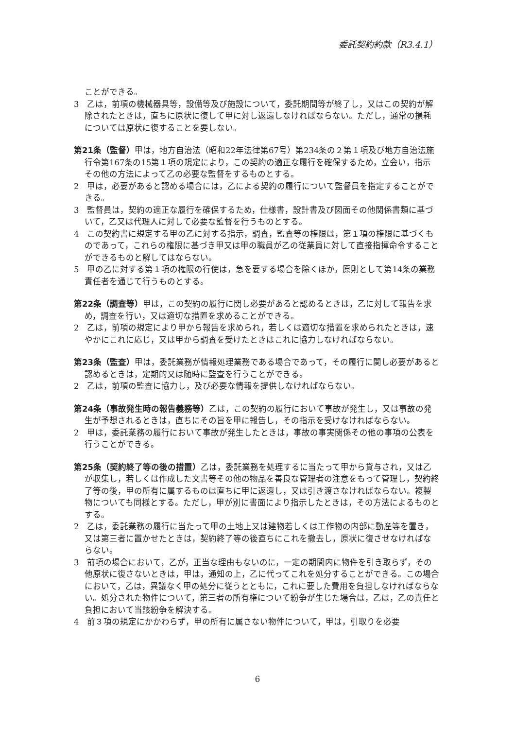委託契約約款（R3.4.1）
ことができる。
3　乙は，前項の機械器具等，設備等及び施設について，委託期間等が終了し，又はこの契約が解除されたときは，直ちに原状に復して甲に対し返還しなければならない。ただし，通常の損耗については原状に復することを要しない。
第21条（監督）甲は，地方自治法（昭和22年法律第67号）第234条の２第１項及び地方自治法施行令第167条の15第１項の規定により，この契約の適正な履行を確保するため，立会い，指示その他の方法によって乙の必要な監督をするものとする。
2　甲は，必要があると認める場合には，乙による契約の履行について監督員を指定することができる。
3　監督員は，契約の適正な履行を確保するため，仕様書，設計書及び図面その他関係書類に基づいて，乙又は代理人に対して必要な監督を行うものとする。
4　この契約書に規定する甲の乙に対する指示，調査，監査等の権限は，第１項の権限に基づくものであって，これらの権限に基づき甲又は甲の職員が乙の従業員に対して直接指揮命令することができるものと解してはならない。
5　甲の乙に対する第１項の権限の行使は，急を要する場合を除くほか，原則として第14条の業務責任者を通じて行うものとする。
第22条（調査等）甲は，この契約の履行に関し必要があると認めるときは，乙に対して報告を求め，調査を行い，又は適切な措置を求めることができる。
2　乙は，前項の規定により甲から報告を求められ，若しくは適切な措置を求められたときは，速やかにこれに応じ，又は甲から調査を受けたときはこれに協力しなければならない。
第23条（監査）甲は，委託業務が情報処理業務である場合であって，その履行に関し必要があると認めるときは，定期的又は随時に監査を行うことができる。
2　乙は，前項の監査に協力し，及び必要な情報を提供しなければならない。
第24条（事故発生時の報告義務等）乙は，この契約の履行において事故が発生し，又は事故の発生が予想されるときは，直ちにその旨を甲に報告し，その指示を受けなければならない。
2　甲は，委託業務の履行において事故が発生したときは，事故の事実関係その他の事項の公表を行うことができる。
第25条（契約終了等の後の措置）乙は，委託業務を処理するに当たって甲から貸与され，又は乙が収集し，若しくは作成した文書等その他の物品を善良な管理者の注意をもって管理し，契約終了等の後，甲の所有に属するものは直ちに甲に返還し，又は引き渡さなければならない。複製物についても同様とする。ただし，甲が別に書面により指示したときは，その方法によるものとする。
2　乙は，委託業務の履行に当たって甲の土地上又は建物若しくは工作物の内部に動産等を置き，又は第三者に置かせたときは，契約終了等の後直ちにこれを撤去し，原状に復させなければならない。
3　前項の場合において，乙が，正当な理由もないのに，一定の期間内に物件を引き取らず，その他原状に復さないときは，甲は，通知の上，乙に代ってこれを処分することができる。この場合において，乙は，異議なく甲の処分に従うとともに，これに要した費用を負担しなければならない。処分された物件について，第三者の所有権について紛争が生じた場合は，乙は，乙の責任と負担において当該紛争を解決する。
4　前３項の規定にかかわらず，甲の所有に属さない物件について，甲は，引取りを必要
6